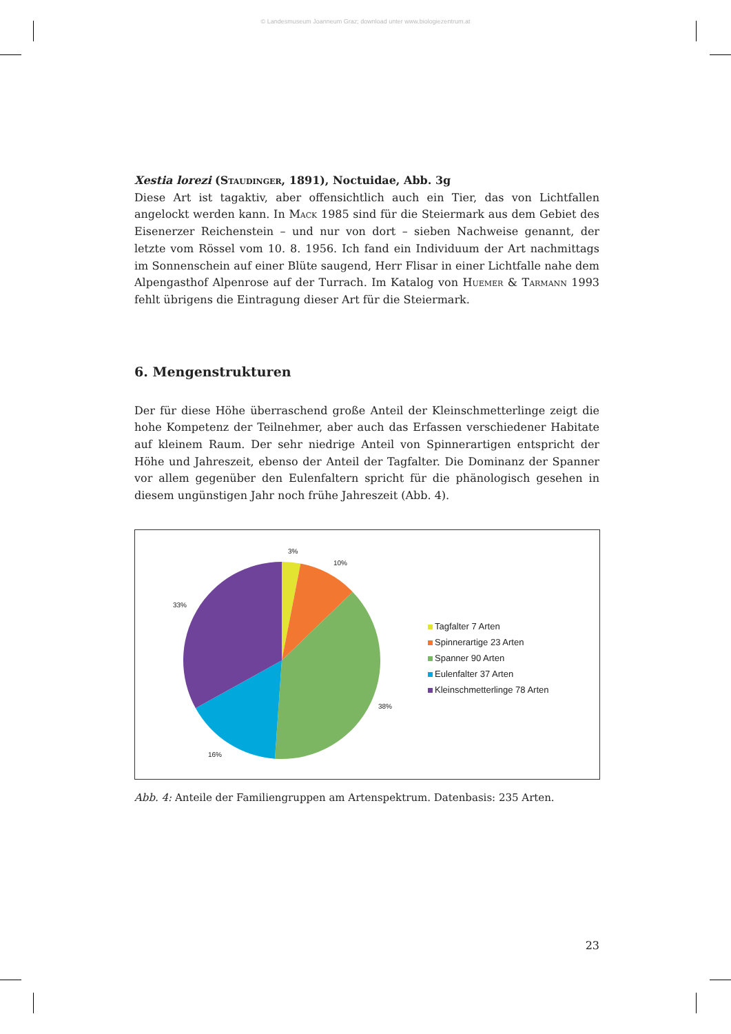© Landesmuseum Joanneum Graz; download unter www.biologiezentrum.at
Xestia lorezi (Staudinger, 1891), Noctuidae, Abb. 3g
Diese Art ist tagaktiv, aber offensichtlich auch ein Tier, das von Lichtfallen angelockt werden kann. In Mack 1985 sind für die Steiermark aus dem Gebiet des Eisenerzer Reichenstein – und nur von dort – sieben Nachweise genannt, der letzte vom Rössel vom 10. 8. 1956. Ich fand ein Individuum der Art nachmittags im Sonnenschein auf einer Blüte saugend, Herr Flisar in einer Lichtfalle nahe dem Alpengasthof Alpenrose auf der Turrach. Im Katalog von Huemer & Tarmann 1993 fehlt übrigens die Eintragung dieser Art für die Steiermark.
6. Mengenstrukturen
Der für diese Höhe überraschend große Anteil der Kleinschmetterlinge zeigt die hohe Kompetenz der Teilnehmer, aber auch das Erfassen verschiedener Habitate auf kleinem Raum. Der sehr niedrige Anteil von Spinnerartigen entspricht der Höhe und Jahreszeit, ebenso der Anteil der Tagfalter. Die Dominanz der Spanner vor allem gegenüber den Eulenfaltern spricht für die phänologisch gesehen in diesem ungünstigen Jahr noch frühe Jahreszeit (Abb. 4).
3%
10%
33%
38%
16%
Tagfalter 7 Arten
Spinnerartige 23 Arten
Spanner 90 Arten
Eulenfalter 37 Arten
Kleinschmetterlinge 78 Arten
Abb. 4: Anteile der Familiengruppen am Artenspektrum. Datenbasis: 235 Arten.
23